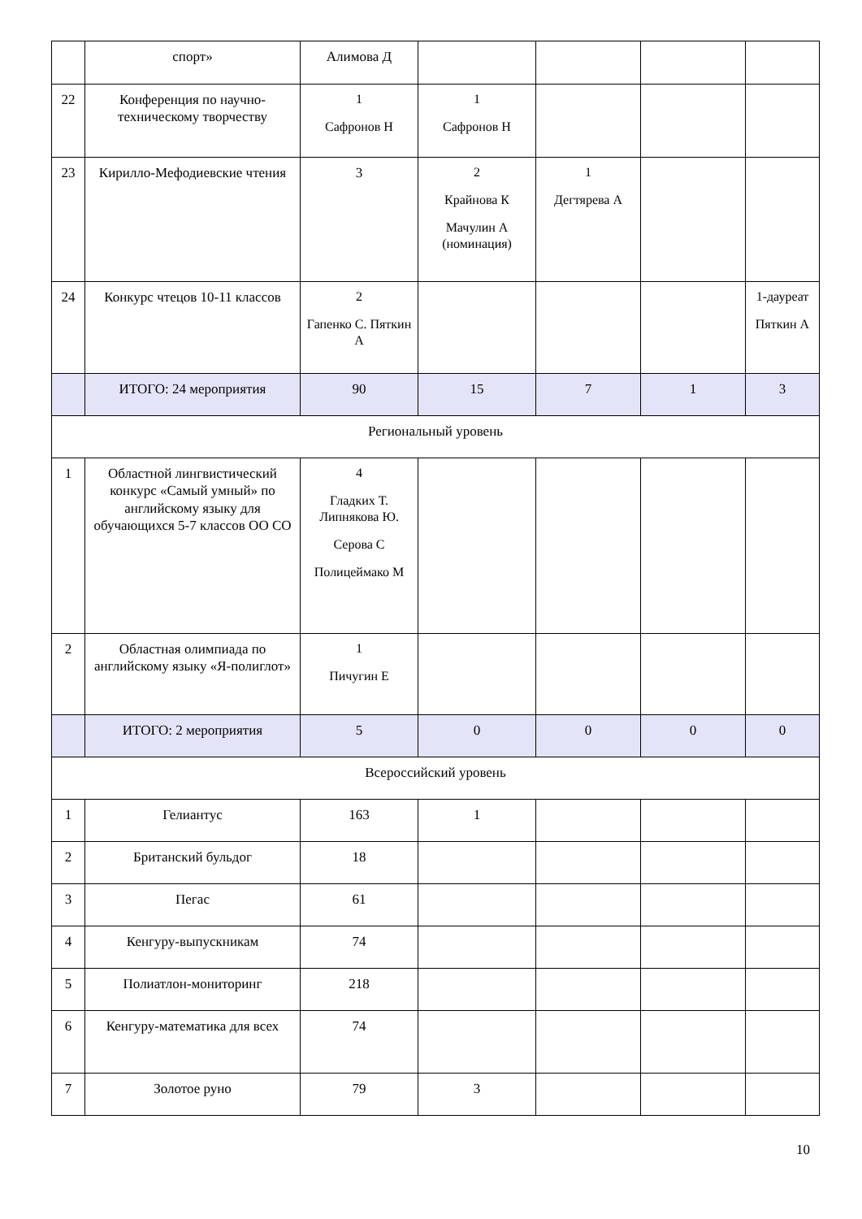| | спорт» | Алимова Д | | | | |
| 22 | Конференция по научно-техническому творчеству | 1 Сафронов Н | 1 Сафронов Н | | | |
| 23 | Кирилло-Мефодиевские чтения | 3 | 2 Крайнова К Мачулин А (номинация) | 1 Дегтярева А | | |
| 24 | Конкурс чтецов 10-11 классов | 2 Гапенко С. Пяткин А | | | | 1-даур­еат Пяткин А |
| | ИТОГО: 24 мероприятия | 90 | 15 | 7 | 1 | 3 |
| Региональный уровень | | | | | | |
| 1 | Областной лингвистический конкурс «Самый умный» по английскому языку для обучающихся 5-7 классов ОО СО | 4 Гладких Т. Липнякова Ю. Серова С Полицеймако М | | | | |
| 2 | Областная олимпиада по английскому языку «Я-полиглот» | 1 Пичугин Е | | | | |
| | ИТОГО: 2 мероприятия | 5 | 0 | 0 | 0 | 0 |
| Всероссийский уровень | | | | | | |
| 1 | Гелиантус | 163 | 1 | | | |
| 2 | Британский бульдог | 18 | | | | |
| 3 | Пегас | 61 | | | | |
| 4 | Кенгуру-выпускникам | 74 | | | | |
| 5 | Полиатлон-мониторинг | 218 | | | | |
| 6 | Кенгуру-математика для всех | 74 | | | | |
| 7 | Золотое руно | 79 | 3 | | | |
10